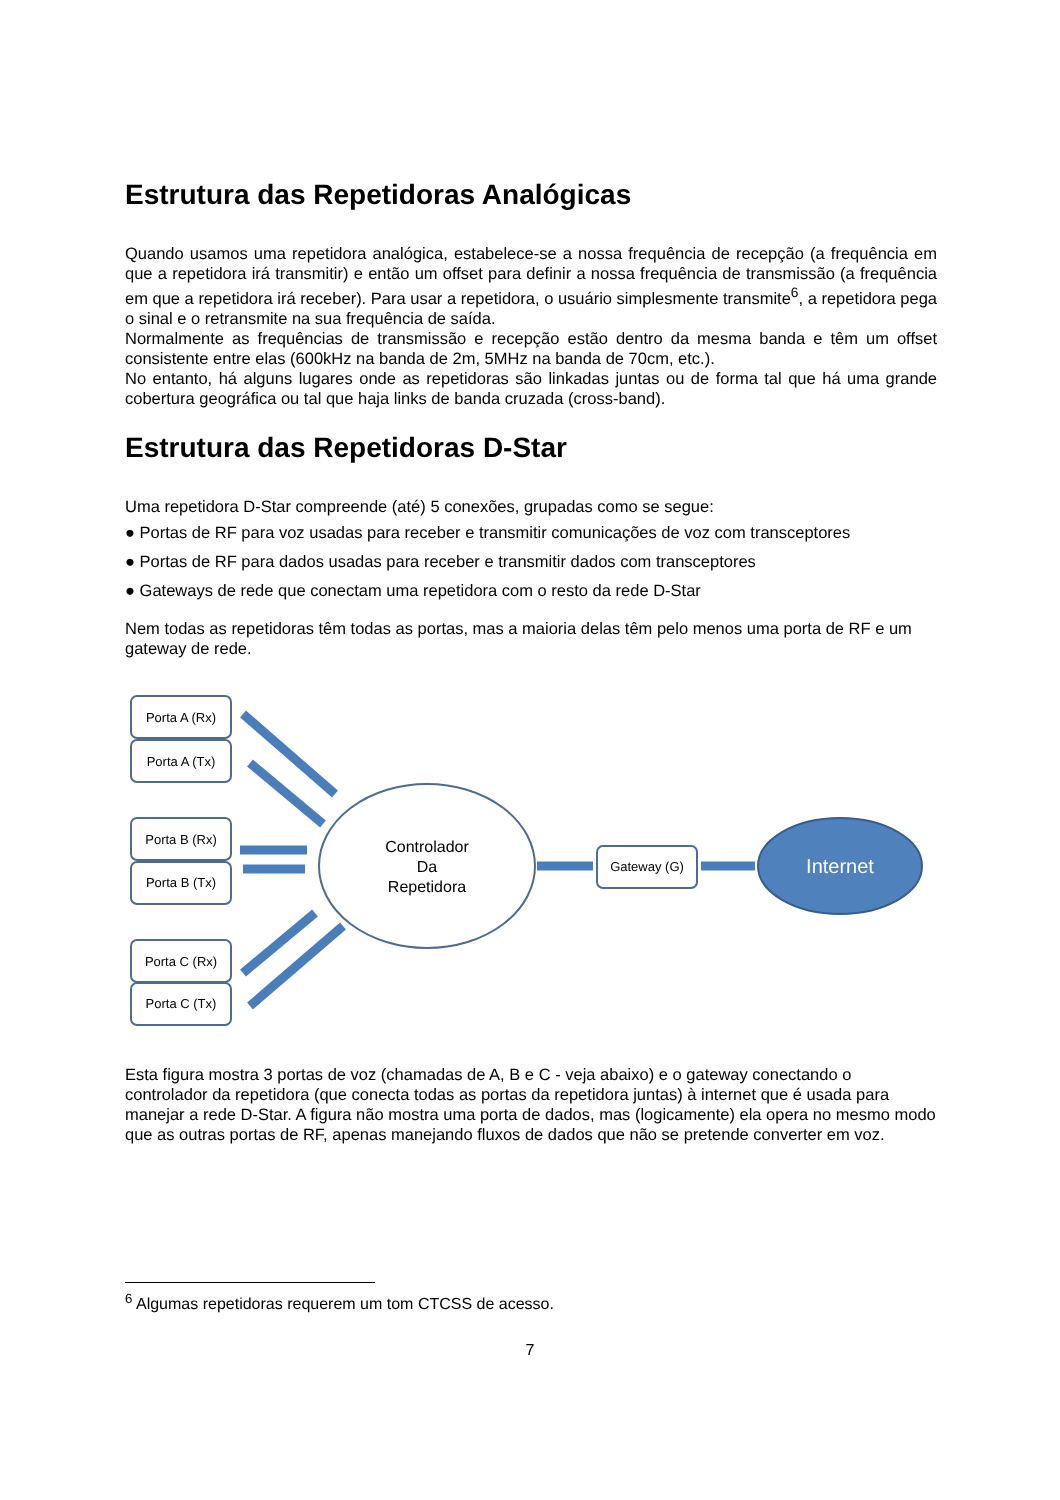Estrutura das Repetidoras Analógicas
Quando usamos uma repetidora analógica, estabelece-se a nossa frequência de recepção (a frequência em que a repetidora irá transmitir) e então um offset para definir a nossa frequência de transmissão (a frequência em que a repetidora irá receber). Para usar a repetidora, o usuário simplesmente transmite<sup>6</sup>, a repetidora pega o sinal e o retransmite na sua frequência de saída.
Normalmente as frequências de transmissão e recepção estão dentro da mesma banda e têm um offset consistente entre elas (600kHz na banda de 2m, 5MHz na banda de 70cm, etc.).
No entanto, há alguns lugares onde as repetidoras são linkadas juntas ou de forma tal que há uma grande cobertura geográfica ou tal que haja links de banda cruzada (cross-band).
Estrutura das Repetidoras D-Star
Uma repetidora D-Star compreende (até) 5 conexões, grupadas como se segue:
● Portas de RF para voz usadas para receber e transmitir comunicações de voz com transceptores
● Portas de RF para dados usadas para receber e transmitir dados com transceptores
● Gateways de rede que conectam uma repetidora com o resto da rede D-Star
Nem todas as repetidoras têm todas as portas, mas a maioria delas têm pelo menos uma porta de RF e um gateway de rede.
Porta A (Rx)
Porta A (Tx)
Porta B (Rx)
Porta B (Tx)
Porta C (Rx)
Porta C (Tx)
Controlador
Da
Repetidora
Gateway (G)
Internet
Esta figura mostra 3 portas de voz (chamadas de A, B e C - veja abaixo) e o gateway conectando o controlador da repetidora (que conecta todas as portas da repetidora juntas) à internet que é usada para manejar a rede D-Star. A figura não mostra uma porta de dados, mas (logicamente) ela opera no mesmo modo que as outras portas de RF, apenas manejando fluxos de dados que não se pretende converter em voz.
<sup>6</sup> Algumas repetidoras requerem um tom CTCSS de acesso.
7